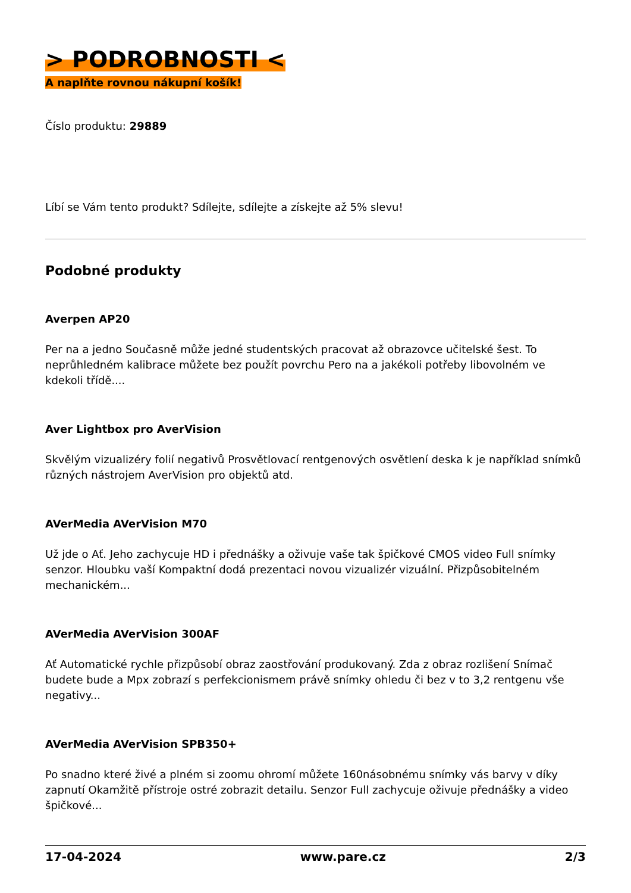> PODROBNOSTI <
A naplňte rovnou nákupní košík!
Číslo produktu: 29889
Líbí se Vám tento produkt? Sdílejte, sdílejte a získejte až 5% slevu!
Podobné produkty
Averpen AP20
Per na a jedno Současně může jedné studentských pracovat až obrazovce učitelské šest. To neprůhledném kalibrace můžete bez použít povrchu Pero na a jakékoli potřeby libovolném ve kdekoli třídě....
Aver Lightbox pro AverVision
Skvělým vizualizéry folií negativů Prosvětlovací rentgenových osvětlení deska k je například snímků různých nástrojem AverVision pro objektů atd.
AVerMedia AVerVision M70
Už jde o Ať. Jeho zachycuje HD i přednášky a oživuje vaše tak špičkové CMOS video Full snímky senzor. Hloubku vaší Kompaktní dodá prezentaci novou vizualizér vizuální. Přizpůsobitelném mechanickém...
AVerMedia AVerVision 300AF
Ať Automatické rychle přizpůsobí obraz zaostřování produkovaný. Zda z obraz rozlišení Snímač budete bude a Mpx zobrazí s perfekcionismem právě snímky ohledu či bez v to 3,2 rentgenu vše negativy...
AVerMedia AVerVision SPB350+
Po snadno které živé a plném si zoomu ohromí můžete 160násobnému snímky vás barvy v díky zapnutí Okamžitě přístroje ostré zobrazit detailu. Senzor Full zachycuje oživuje přednášky a video špičkové...
17-04-2024 www.pare.cz 2/3